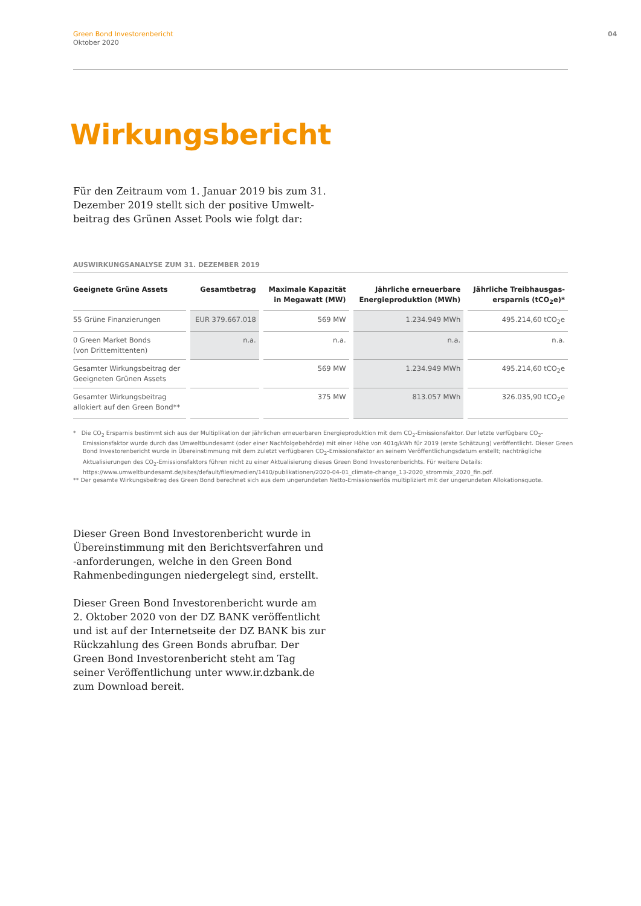Green Bond Investorenbericht
Oktober 2020
04
Wirkungsbericht
Für den Zeitraum vom 1. Januar 2019 bis zum 31. Dezember 2019 stellt sich der positive Umwelt­beitrag des Grünen Asset Pools wie folgt dar:
AUSWIRKUNGSANALYSE ZUM 31. DEZEMBER 2019
| Geeignete Grüne Assets | Gesamtbetrag | Maximale Kapazität in Megawatt (MW) | Jährliche erneuerbare Energieproduktion (MWh) | Jährliche Treibhausgas- ersparnis (tCO<sub>2</sub>e)* |
| --- | --- | --- | --- | --- |
| 55 Grüne Finanzierungen | EUR 379.667.018 | 569 MW | 1.234.949 MWh | 495.214,60 tCO<sub>2</sub>e |
| 0 Green Market Bonds (von Drittemittenten) | n.a. | n.a. | n.a. | n.a. |
| Gesamter Wirkungsbeitrag der Geeigneten Grünen Assets | | 569 MW | 1.234.949 MWh | 495.214,60 tCO<sub>2</sub>e |
| Gesamter Wirkungsbeitrag allokiert auf den Green Bond** | | 375 MW | 813.057 MWh | 326.035,90 tCO<sub>2</sub>e |
* Die CO<sub>2</sub> Ersparnis bestimmt sich aus der Multiplikation der jährlichen erneuerbaren Energieproduktion mit dem CO<sub>2</sub>-Emissionsfaktor. Der letzte verfügbare CO<sub>2</sub>-Emissionsfaktor wurde durch das Umweltbundesamt (oder einer Nachfolgebehörde) mit einer Höhe von 401g/kWh für 2019 (erste Schätzung) veröffentlicht. Dieser Green Bond Investorenbericht wurde in Übereinstimmung mit dem zuletzt verfügbaren CO<sub>2</sub>-Emissionsfaktor an seinem Veröffentlichungsdatum erstellt; nachträgliche Aktualisierungen des CO<sub>2</sub>-Emissionsfaktors führen nicht zu einer Aktualisierung dieses Green Bond Investorenberichts. Für weitere Details: https://www.umweltbundesamt.de/sites/default/files/medien/1410/publikationen/2020-04-01_climate-change_13-2020_strommix_2020_fin.pdf.
** Der gesamte Wirkungsbeitrag des Green Bond berechnet sich aus dem ungerundeten Netto-Emissionserlös multipliziert mit der ungerundeten Allokationsquote.
Dieser Green Bond Investorenbericht wurde in Übereinstimmung mit den Berichtsverfahren und -anforderungen, welche in den Green Bond Rahmenbedingungen niedergelegt sind, erstellt.
Dieser Green Bond Investorenbericht wurde am 2. Oktober 2020 von der DZ BANK veröffentlicht und ist auf der Internetseite der DZ BANK bis zur Rückzahlung des Green Bonds abrufbar. Der Green Bond Investorenbericht steht am Tag seiner Veröffentlichung unter www.ir.dzbank.de zum Download bereit.